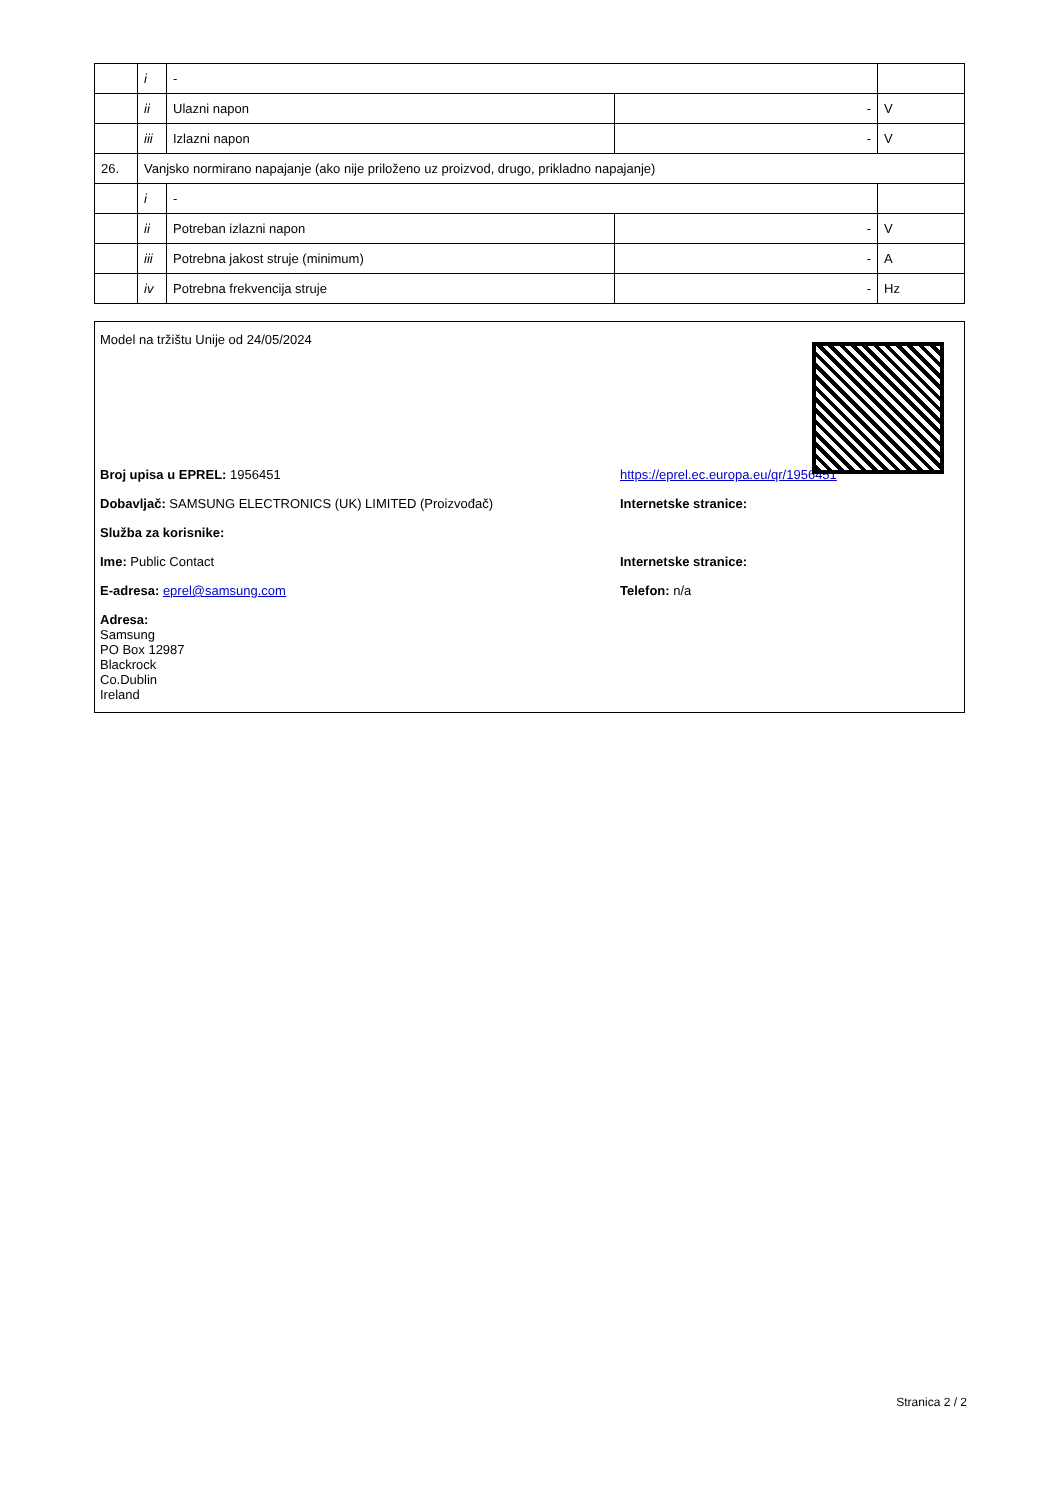| | i | - | | |
| | ii | Ulazni napon | - | V |
| | iii | Izlazni napon | - | V |
| 26. | Vanjsko normirano napajanje (ako nije priloženo uz proizvod, drugo, prikladno napajanje) | | | |
| | i | - | | |
| | ii | Potreban izlazni napon | - | V |
| | iii | Potrebna jakost struje (minimum) | - | A |
| | iv | Potrebna frekvencija struje | - | Hz |
Model na tržištu Unije od 24/05/2024
Broj upisa u EPREL: 1956451 https://eprel.ec.europa.eu/qr/1956451
Dobavljač: SAMSUNG ELECTRONICS (UK) LIMITED (Proizvođač) Internetske stranice:
Služba za korisnike:
Ime: Public Contact Internetske stranice:
E-adresa: eprel@samsung.com Telefon: n/a
Adresa:
Samsung
PO Box 12987
Blackrock
Co.Dublin
Ireland
Stranica 2 / 2